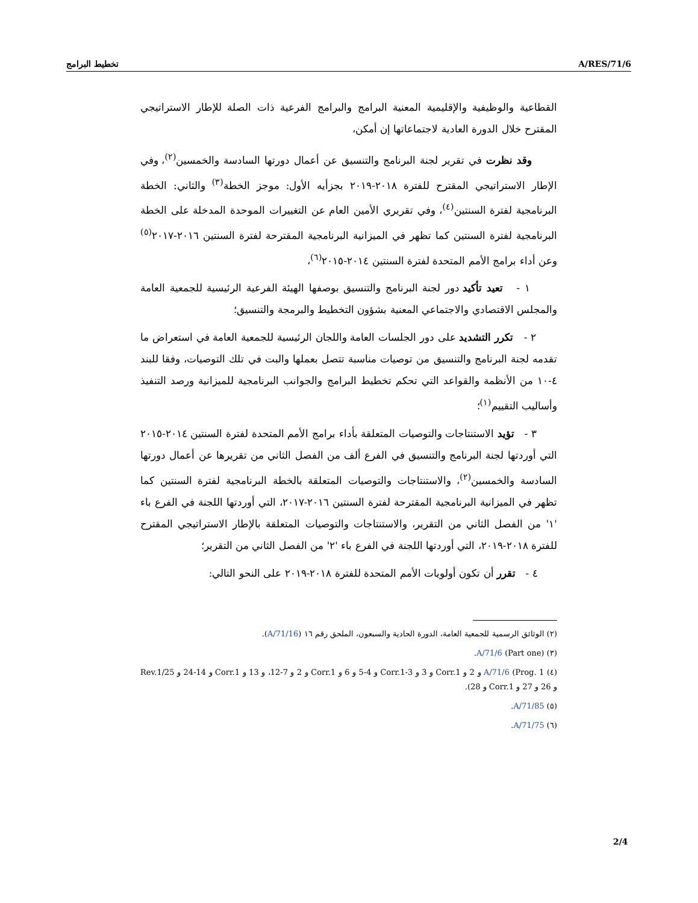تخطيط البرامج A/RES/71/6
القطاعية والوظيفية والإقليمية المعنية البرامج والبرامج الفرعية ذات الصلة للإطار الاستراتيجي المقترح خلال الدورة العادية لاجتماعاتها إن أمكن،
وقد نظرت في تقرير لجنة البرنامج والتنسيق عن أعمال دورتها السادسة والخمسين<sup>(٢)</sup>، وفي الإطار الاستراتيجي المقترح للفترة ٢٠١٨-٢٠١٩ بجزأيه الأول: موجز الخطة<sup>(٣)</sup> والثاني: الخطة البرنامجية لفترة السنتين<sup>(٤)</sup>، وفي تقريري الأمين العام عن التغييرات الموحدة المدخلة على الخطة البرنامجية لفترة السنتين كما تظهر في الميزانية البرنامجية المقترحة لفترة السنتين ٢٠١٦-٢٠١٧<sup>(٥)</sup> وعن أداء برامج الأمم المتحدة لفترة السنتين ٢٠١٤-٢٠١٥<sup>(٦)</sup>،
١ - تعيد تأكيد دور لجنة البرنامج والتنسيق بوصفها الهيئة الفرعية الرئيسية للجمعية العامة والمجلس الاقتصادي والاجتماعي المعنية بشؤون التخطيط والبرمجة والتنسيق؛
٢ - تكرر التشديد على دور الجلسات العامة واللجان الرئيسية للجمعية العامة في استعراض ما تقدمه لجنة البرنامج والتنسيق من توصيات مناسبة تتصل بعملها والبت في تلك التوصيات، وفقا للبند ٤-١٠ من الأنظمة والقواعد التي تحكم تخطيط البرامج والجوانب البرنامجية للميزانية ورصد التنفيذ وأساليب التقييم<sup>(١)</sup>؛
٣ - تؤيد الاستنتاجات والتوصيات المتعلقة بأداء برامج الأمم المتحدة لفترة السنتين ٢٠١٤-٢٠١٥ التي أوردتها لجنة البرنامج والتنسيق في الفرع ألف من الفصل الثاني من تقريرها عن أعمال دورتها السادسة والخمسين<sup>(٢)</sup>، والاستنتاجات والتوصيات المتعلقة بالخطة البرنامجية لفترة السنتين كما تظهر في الميزانية البرنامجية المقترحة لفترة السنتين ٢٠١٦-٢٠١٧، التي أوردتها اللجنة في الفرع باء '١' من الفصل الثاني من التقرير، والاستنتاجات والتوصيات المتعلقة بالإطار الاستراتيجي المقترح للفترة ٢٠١٨-٢٠١٩، التي أوردتها اللجنة في الفرع باء '٢' من الفصل الثاني من التقرير؛
٤ - تقرر أن تكون أولويات الأمم المتحدة للفترة ٢٠١٨-٢٠١٩ على النحو التالي:
(٢) الوثائق الرسمية للجمعية العامة، الدورة الحادية والسبعون، الملحق رقم ١٦ (A/71/16).
(٣) (Part one) A/71/6.
(٤) A/71/6 (Prog. 1 و 2 و Corr.1 و 3 و Corr.1-3 و 4-5 و 6 و Corr.1 و 2 و 7-12، و 13 و Corr.1 و 14-24 و 25/Rev.1 و 26 و 27 و Corr.1 و 28).
(٥) A/71/85.
(٦) A/71/75.
2/4